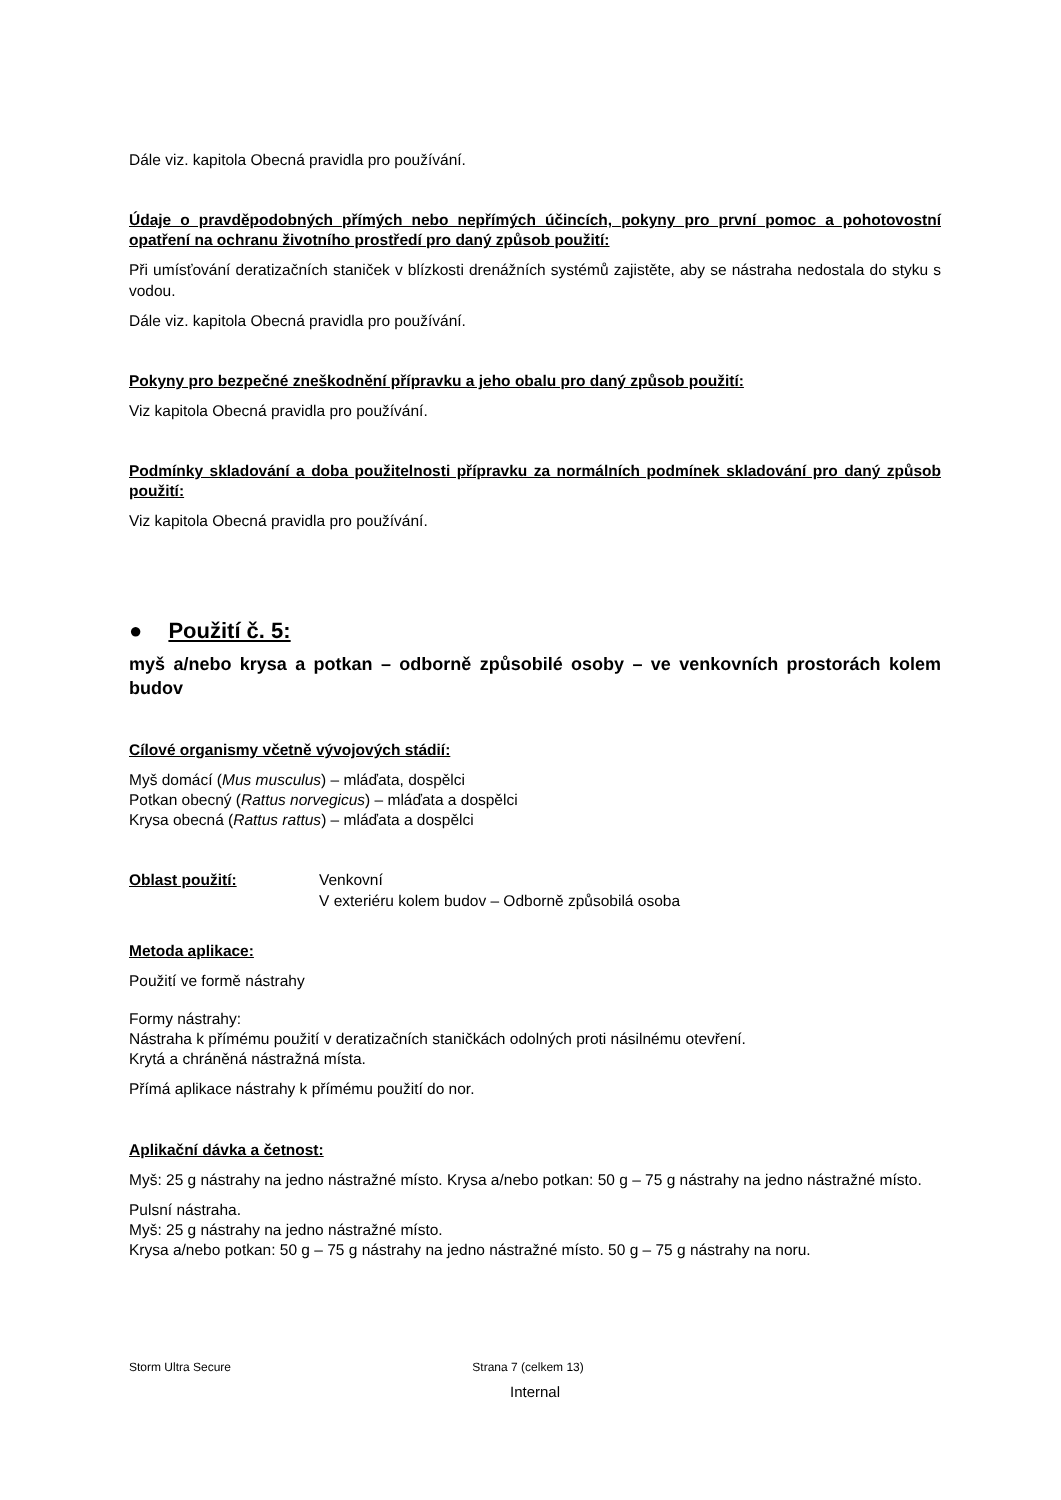Dále viz. kapitola Obecná pravidla pro používání.
Údaje o pravděpodobných přímých nebo nepřímých účincích, pokyny pro první pomoc a pohotovostní opatření na ochranu životního prostředí pro daný způsob použití:
Při umísťování deratizačních staniček v blízkosti drenážních systémů zajistěte, aby se nástraha nedostala do styku s vodou.
Dále viz. kapitola Obecná pravidla pro používání.
Pokyny pro bezpečné zneškodnění přípravku a jeho obalu pro daný způsob použití:
Viz kapitola Obecná pravidla pro používání.
Podmínky skladování a doba použitelnosti přípravku za normálních podmínek skladování pro daný způsob použití:
Viz kapitola Obecná pravidla pro používání.
● Použití č. 5:
myš a/nebo krysa a potkan – odborně způsobilé osoby – ve venkovních prostorách kolem budov
Cílové organismy včetně vývojových stádií:
Myš domácí (Mus musculus) – mláďata, dospělci
Potkan obecný (Rattus norvegicus) – mláďata a dospělci
Krysa obecná (Rattus rattus) – mláďata a dospělci
Oblast použití: Venkovní
V exteriéru kolem budov – Odborně způsobilá osoba
Metoda aplikace:
Použití ve formě nástrahy
Formy nástrahy:
Nástraha k přímému použití v deratizačních staničkách odolných proti násilnému otevření.
Krytá a chráněná nástražná místa.
Přímá aplikace nástrahy k přímému použití do nor.
Aplikační dávka a četnost:
Myš: 25 g nástrahy na jedno nástražné místo. Krysa a/nebo potkan: 50 g – 75 g nástrahy na jedno nástražné místo.
Pulsní nástraha.
Myš: 25 g nástrahy na jedno nástražné místo.
Krysa a/nebo potkan: 50 g – 75 g nástrahy na jedno nástražné místo. 50 g – 75 g nástrahy na noru.
Storm Ultra Secure Strana 7 (celkem 13)
Internal